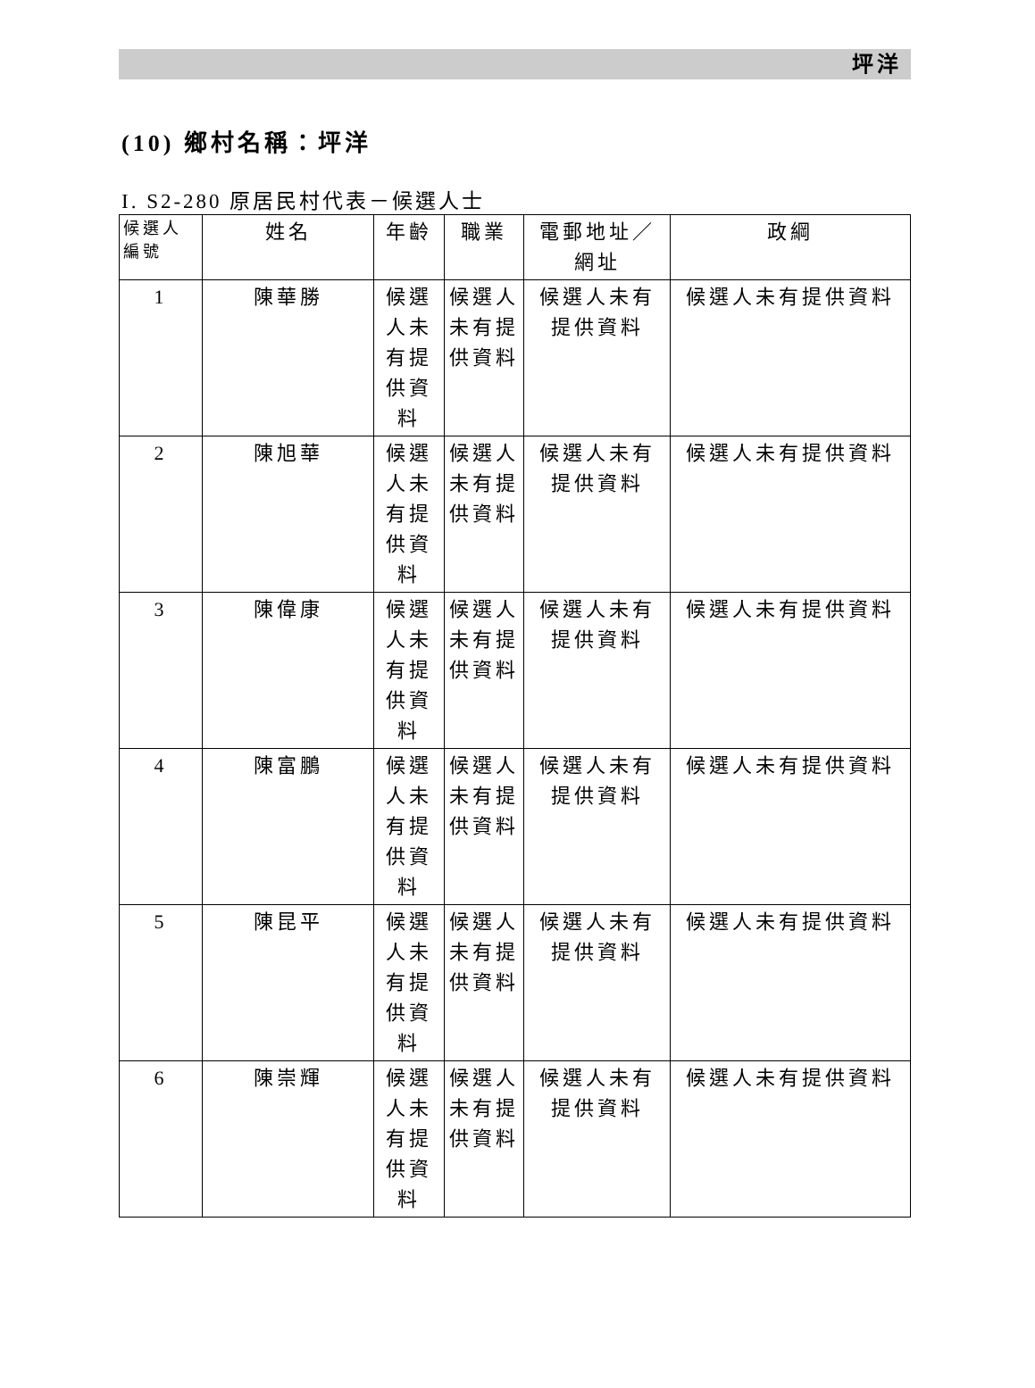坪洋
(10) 鄉村名稱：坪洋
I. S2-280 原居民村代表－候選人士
| 候選人 編號 | 姓名 | 年齡 | 職業 | 電郵地址／ 網址 | 政綱 |
| --- | --- | --- | --- | --- | --- |
| 1 | 陳華勝 | 候選人未有提供資料 | 候選人未有提供資料 | 候選人未有提供資料 | 候選人未有提供資料 |
| 2 | 陳旭華 | 候選人未有提供資料 | 候選人未有提供資料 | 候選人未有提供資料 | 候選人未有提供資料 |
| 3 | 陳偉康 | 候選人未有提供資料 | 候選人未有提供資料 | 候選人未有提供資料 | 候選人未有提供資料 |
| 4 | 陳富鵬 | 候選人未有提供資料 | 候選人未有提供資料 | 候選人未有提供資料 | 候選人未有提供資料 |
| 5 | 陳昆平 | 候選人未有提供資料 | 候選人未有提供資料 | 候選人未有提供資料 | 候選人未有提供資料 |
| 6 | 陳崇輝 | 候選人未有提供資料 | 候選人未有提供資料 | 候選人未有提供資料 | 候選人未有提供資料 |